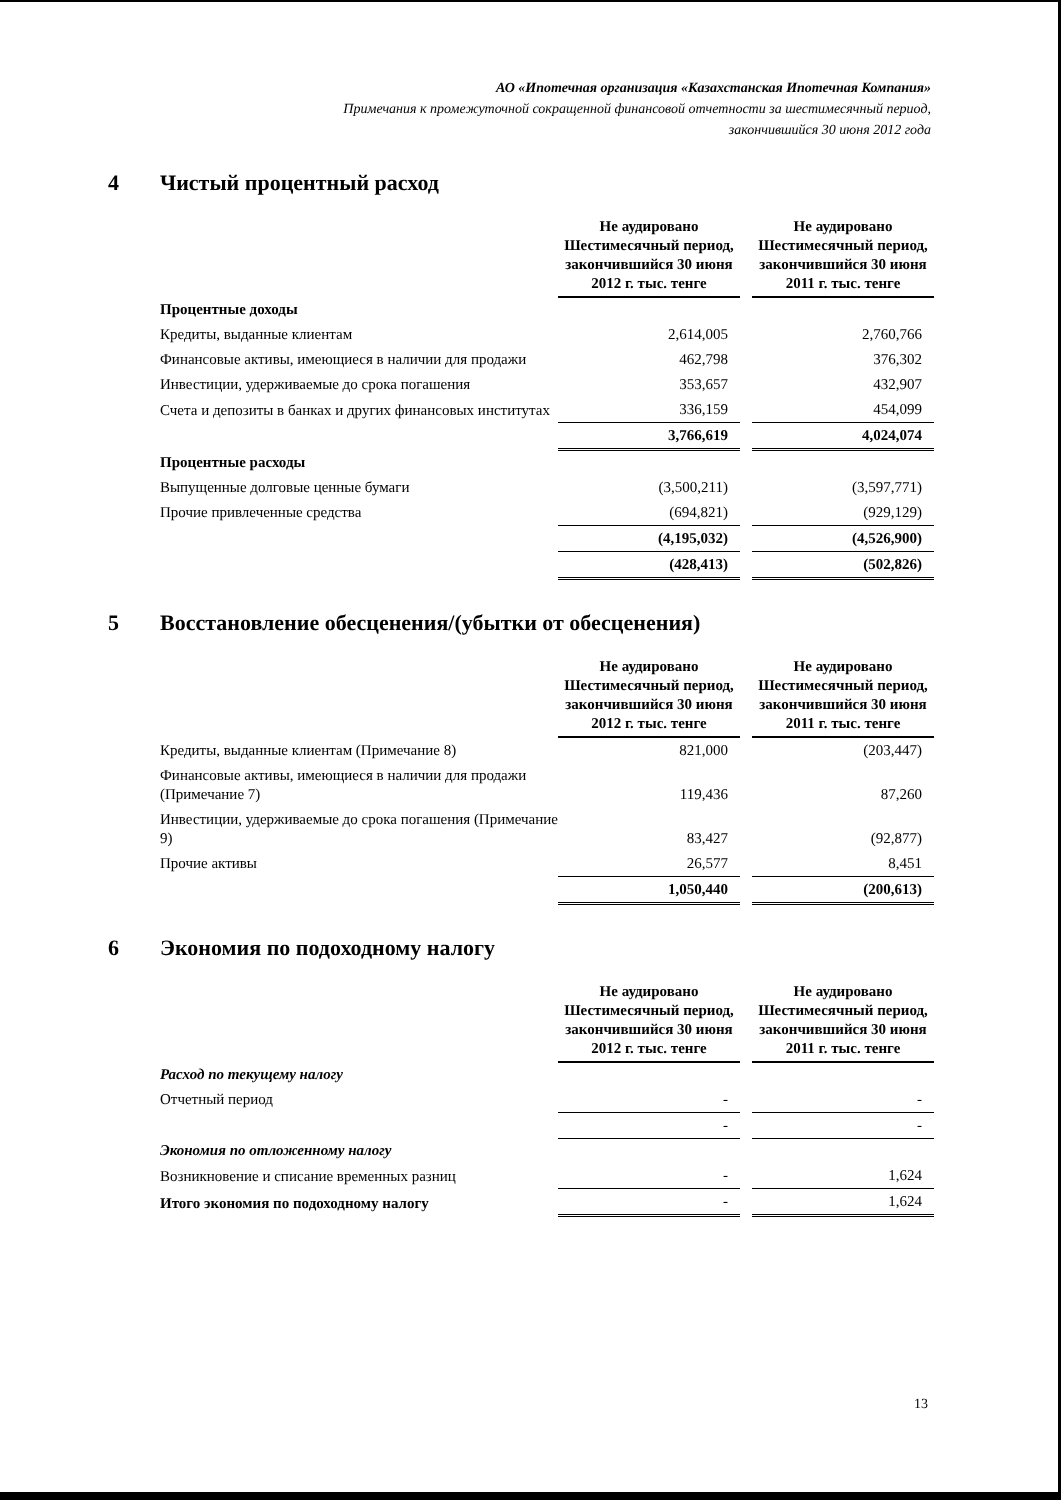АО «Ипотечная организация «Казахстанская Ипотечная Компания»
Примечания к промежуточной сокращенной финансовой отчетности за шестимесячный период,
закончившийся 30 июня 2012 года
4 Чистый процентный расход
| | Не аудировано Шестимесячный период, закончившийся 30 июня 2012 г. тыс. тенге | | Не аудировано Шестимесячный период, закончившийся 30 июня 2011 г. тыс. тенге |
| Процентные доходы | | | |
| Кредиты, выданные клиентам | 2,614,005 | | 2,760,766 |
| Финансовые активы, имеющиеся в наличии для продажи | 462,798 | | 376,302 |
| Инвестиции, удерживаемые до срока погашения | 353,657 | | 432,907 |
| Счета и депозиты в банках и других финансовых институтах | 336,159 | | 454,099 |
| | 3,766,619 | | 4,024,074 |
| Процентные расходы | | | |
| Выпущенные долговые ценные бумаги | (3,500,211) | | (3,597,771) |
| Прочие привлеченные средства | (694,821) | | (929,129) |
| | (4,195,032) | | (4,526,900) |
| | (428,413) | | (502,826) |
5 Восстановление обесценения/(убытки от обесценения)
| | Не аудировано Шестимесячный период, закончившийся 30 июня 2012 г. тыс. тенге | | Не аудировано Шестимесячный период, закончившийся 30 июня 2011 г. тыс. тенге |
| Кредиты, выданные клиентам (Примечание 8) | 821,000 | | (203,447) |
| Финансовые активы, имеющиеся в наличии для продажи (Примечание 7) | 119,436 | | 87,260 |
| Инвестиции, удерживаемые до срока погашения (Примечание 9) | 83,427 | | (92,877) |
| Прочие активы | 26,577 | | 8,451 |
| | 1,050,440 | | (200,613) |
6 Экономия по подоходному налогу
| | Не аудировано Шестимесячный период, закончившийся 30 июня 2012 г. тыс. тенге | | Не аудировано Шестимесячный период, закончившийся 30 июня 2011 г. тыс. тенге |
| Расход по текущему налогу | | | |
| Отчетный период | - | | - |
| | - | | - |
| Экономия по отложенному налогу | | | |
| Возникновение и списание временных разниц | - | | 1,624 |
| Итого экономия по подоходному налогу | - | | 1,624 |
13